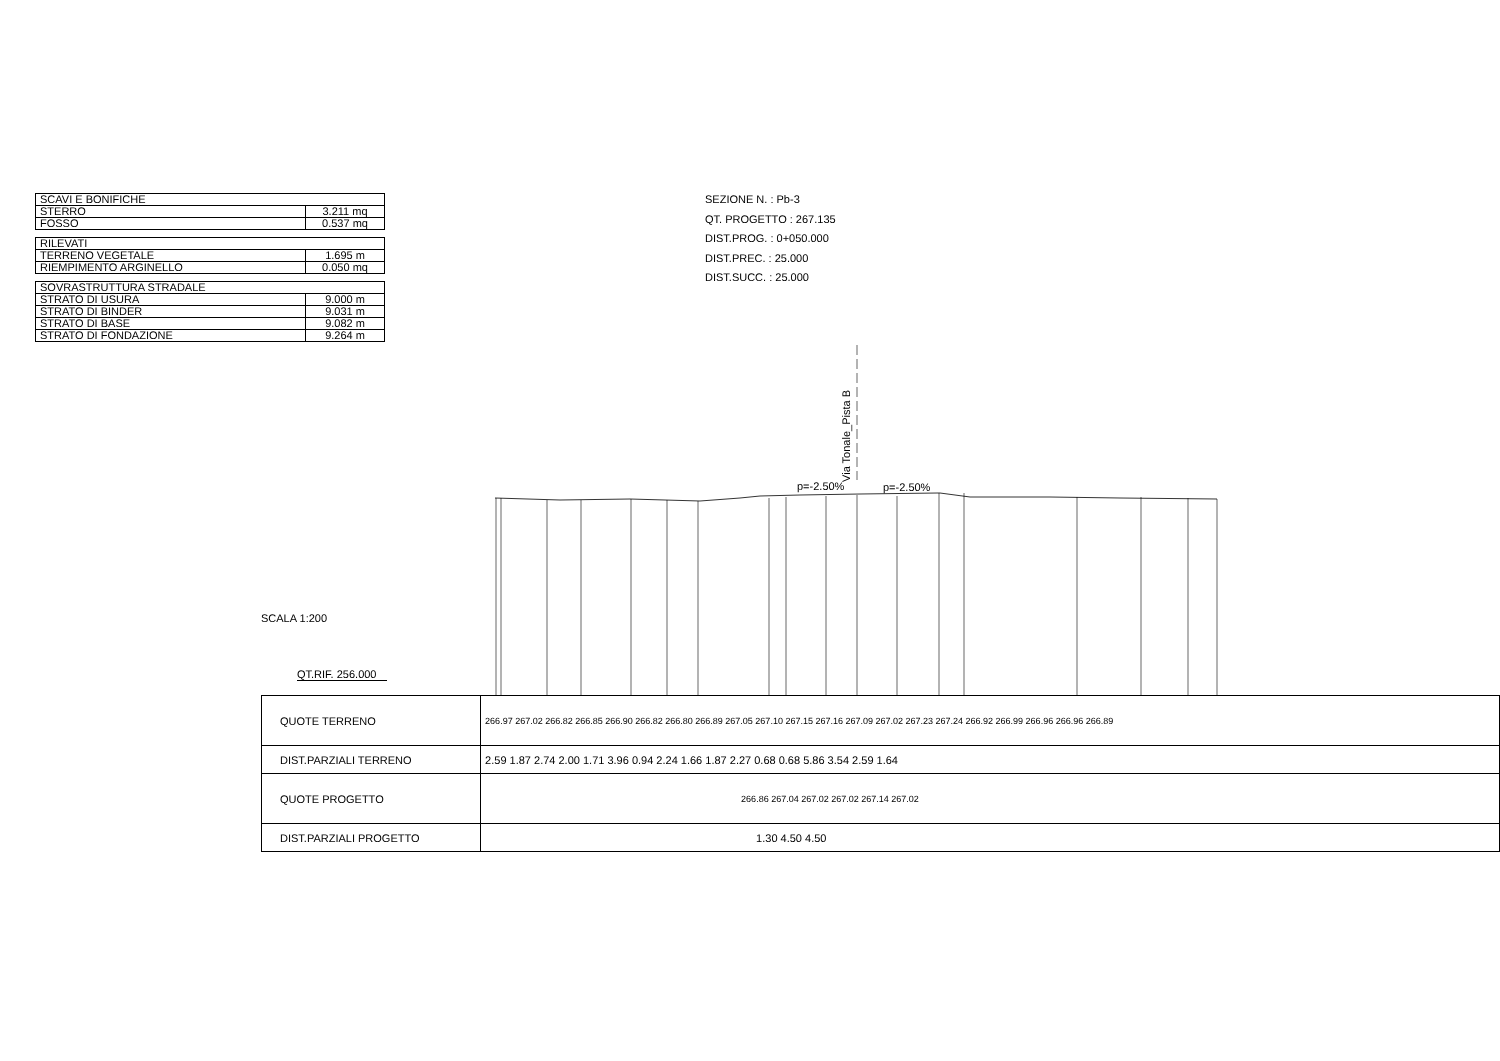| SCAVI E BONIFICHE | |
| STERRO | 3.211 mq |
| FOSSO | 0.537 mq |
| RILEVATI | |
| TERRENO VEGETALE | 1.695 m |
| RIEMPIMENTO ARGINELLO | 0.050 mq |
| SOVRASTRUTTURA STRADALE | |
| STRATO DI USURA | 9.000 m |
| STRATO DI BINDER | 9.031 m |
| STRATO DI BASE | 9.082 m |
| STRATO DI FONDAZIONE | 9.264 m |
SEZIONE N. : Pb-3
QT. PROGETTO : 267.135
DIST.PROG. : 0+050.000
DIST.PREC. : 25.000
DIST.SUCC. : 25.000
Via Tonale_Pista B
p=-2.50% p=-2.50%
SCALA 1:200
QT.RIF. 256.000
| QUOTE TERRENO | 266.97 267.02 266.82 266.85 266.90 266.82 266.80 266.89 267.05 267.10 267.15 267.16 267.09 267.02 267.23 267.24 266.92 266.99 266.96 266.96 266.89 |
| DIST.PARZIALI TERRENO | 2.59 1.87 2.74 2.00 1.71 3.96 0.94 2.24 1.66 1.87 2.27 0.68 0.68 5.86 3.54 2.59 1.64 |
| QUOTE PROGETTO | 266.86 267.04 267.02 267.02 267.14 267.02 |
| DIST.PARZIALI PROGETTO | 1.30 4.50 4.50 |